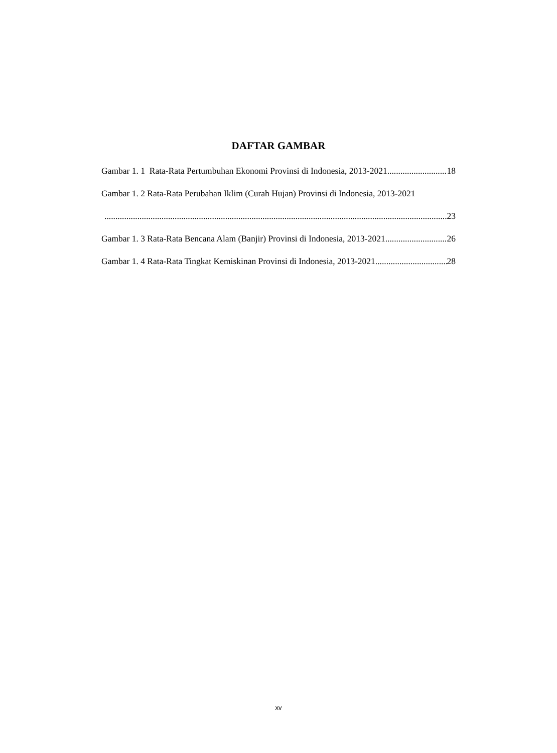DAFTAR GAMBAR
Gambar 1. 1 Rata-Rata Pertumbuhan Ekonomi Provinsi di Indonesia, 2013-2021 18
Gambar 1. 2 Rata-Rata Perubahan Iklim (Curah Hujan) Provinsi di Indonesia, 2013-2021
23
Gambar 1. 3 Rata-Rata Bencana Alam (Banjir) Provinsi di Indonesia, 2013-2021 26
Gambar 1. 4 Rata-Rata Tingkat Kemiskinan Provinsi di Indonesia, 2013-2021 28
xv